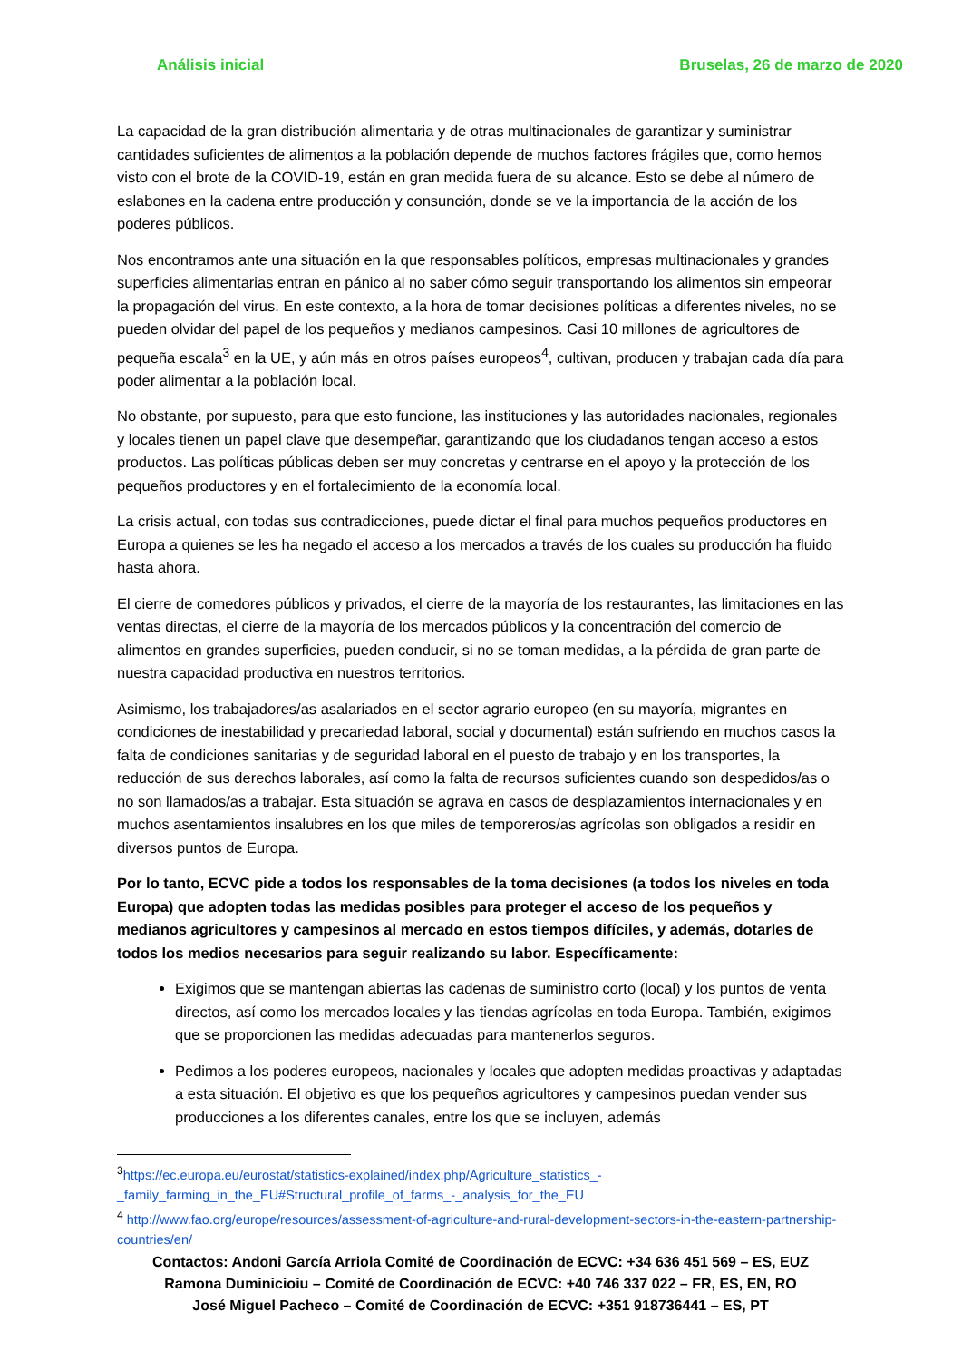Análisis inicial Bruselas, 26 de marzo de 2020
La capacidad de la gran distribución alimentaria y de otras multinacionales de garantizar y suministrar cantidades suficientes de alimentos a la población depende de muchos factores frágiles que, como hemos visto con el brote de la COVID-19, están en gran medida fuera de su alcance. Esto se debe al número de eslabones en la cadena entre producción y consunción, donde se ve la importancia de la acción de los poderes públicos.
Nos encontramos ante una situación en la que responsables políticos, empresas multinacionales y grandes superficies alimentarias entran en pánico al no saber cómo seguir transportando los alimentos sin empeorar la propagación del virus. En este contexto, a la hora de tomar decisiones políticas a diferentes niveles, no se pueden olvidar del papel de los pequeños y medianos campesinos. Casi 10 millones de agricultores de pequeña escala<sup>3</sup> en la UE, y aún más en otros países europeos<sup>4</sup>, cultivan, producen y trabajan cada día para poder alimentar a la población local.
No obstante, por supuesto, para que esto funcione, las instituciones y las autoridades nacionales, regionales y locales tienen un papel clave que desempeñar, garantizando que los ciudadanos tengan acceso a estos productos. Las políticas públicas deben ser muy concretas y centrarse en el apoyo y la protección de los pequeños productores y en el fortalecimiento de la economía local.
La crisis actual, con todas sus contradicciones, puede dictar el final para muchos pequeños productores en Europa a quienes se les ha negado el acceso a los mercados a través de los cuales su producción ha fluido hasta ahora.
El cierre de comedores públicos y privados, el cierre de la mayoría de los restaurantes, las limitaciones en las ventas directas, el cierre de la mayoría de los mercados públicos y la concentración del comercio de alimentos en grandes superficies, pueden conducir, si no se toman medidas, a la pérdida de gran parte de nuestra capacidad productiva en nuestros territorios.
Asimismo, los trabajadores/as asalariados en el sector agrario europeo (en su mayoría, migrantes en condiciones de inestabilidad y precariedad laboral, social y documental) están sufriendo en muchos casos la falta de condiciones sanitarias y de seguridad laboral en el puesto de trabajo y en los transportes, la reducción de sus derechos laborales, así como la falta de recursos suficientes cuando son despedidos/as o no son llamados/as a trabajar. Esta situación se agrava en casos de desplazamientos internacionales y en muchos asentamientos insalubres en los que miles de temporeros/as agrícolas son obligados a residir en diversos puntos de Europa.
Por lo tanto, ECVC pide a todos los responsables de la toma decisiones (a todos los niveles en toda Europa) que adopten todas las medidas posibles para proteger el acceso de los pequeños y medianos agricultores y campesinos al mercado en estos tiempos difíciles, y además, dotarles de todos los medios necesarios para seguir realizando su labor. Específicamente:
Exigimos que se mantengan abiertas las cadenas de suministro corto (local) y los puntos de venta directos, así como los mercados locales y las tiendas agrícolas en toda Europa. También, exigimos que se proporcionen las medidas adecuadas para mantenerlos seguros.
Pedimos a los poderes europeos, nacionales y locales que adopten medidas proactivas y adaptadas a esta situación. El objetivo es que los pequeños agricultores y campesinos puedan vender sus producciones a los diferentes canales, entre los que se incluyen, además
<sup>3</sup> https://ec.europa.eu/eurostat/statistics-explained/index.php/Agriculture_statistics_-_family_farming_in_the_EU#Structural_profile_of_farms_-_analysis_for_the_EU
<sup>4</sup> http://www.fao.org/europe/resources/assessment-of-agriculture-and-rural-development-sectors-in-the-eastern-partnership-countries/en/
Contactos: Andoni García Arriola Comité de Coordinación de ECVC: +34 636 451 569 – ES, EUZ
Ramona Duminicioiu – Comité de Coordinación de ECVC: +40 746 337 022 – FR, ES, EN, RO
José Miguel Pacheco – Comité de Coordinación de ECVC: +351 918736441 – ES, PT